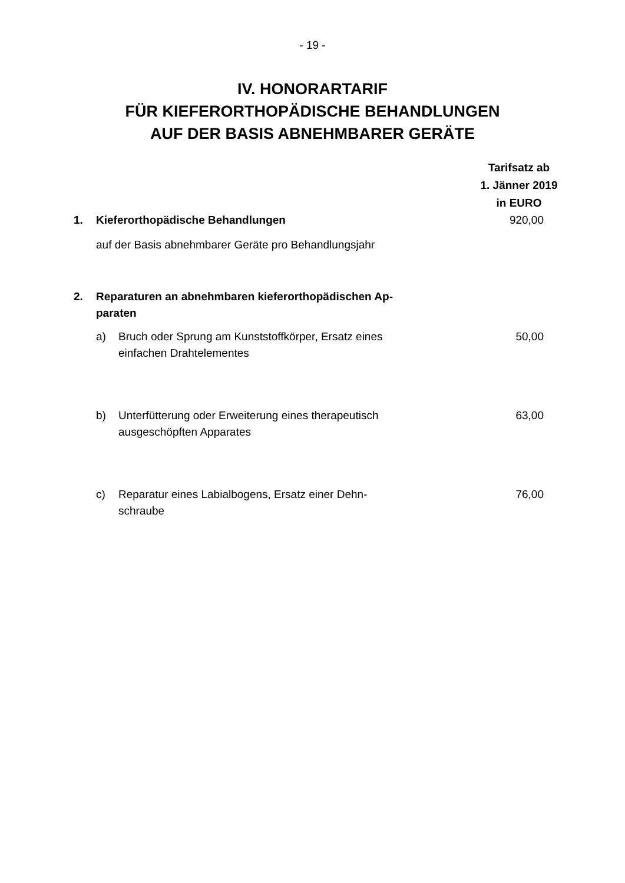- 19 -
IV. HONORARTARIF
FÜR KIEFERORTHOPÄDISCHE BEHANDLUNGEN
AUF DER BASIS ABNEHMBARER GERÄTE
| | | | Tarifsatz ab 1. Jänner 2019 in EURO |
| 1. | Kieferorthopädische Behandlungen | | 920,00 |
| | auf der Basis abnehmbarer Geräte pro Behandlungsjahr | | |
| 2. | Reparaturen an abnehmbaren kieferorthopädischen Ap- paraten | | |
| | a) | Bruch oder Sprung am Kunststoffkörper, Ersatz eines einfachen Drahtelementes | 50,00 |
| | b) | Unterfütterung oder Erweiterung eines therapeutisch ausgeschöpften Apparates | 63,00 |
| | c) | Reparatur eines Labialbogens, Ersatz einer Dehn- schraube | 76,00 |